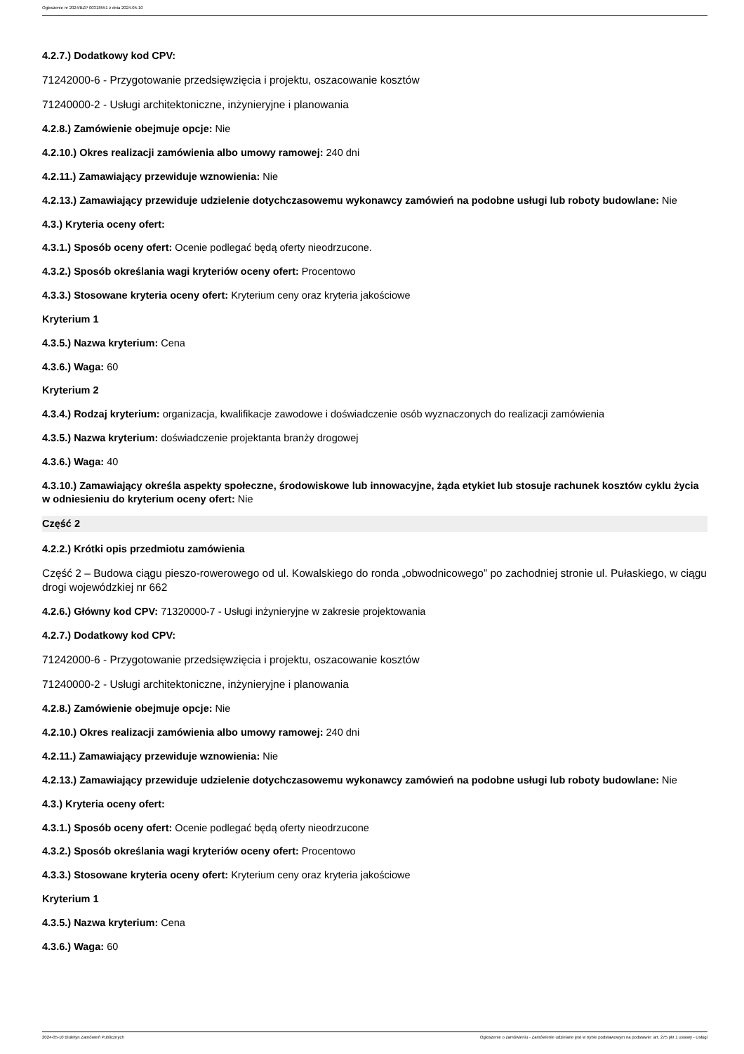Ogłoszenie nr 2024/BZP 00318551 z dnia 2024-05-10
4.2.7.) Dodatkowy kod CPV:
71242000-6 - Przygotowanie przedsięwzięcia i projektu, oszacowanie kosztów
71240000-2 - Usługi architektoniczne, inżynieryjne i planowania
4.2.8.) Zamówienie obejmuje opcje: Nie
4.2.10.) Okres realizacji zamówienia albo umowy ramowej: 240 dni
4.2.11.) Zamawiający przewiduje wznowienia: Nie
4.2.13.) Zamawiający przewiduje udzielenie dotychczasowemu wykonawcy zamówień na podobne usługi lub roboty budowlane: Nie
4.3.) Kryteria oceny ofert:
4.3.1.) Sposób oceny ofert: Ocenie podlegać będą oferty nieodrzucone.
4.3.2.) Sposób określania wagi kryteriów oceny ofert: Procentowo
4.3.3.) Stosowane kryteria oceny ofert: Kryterium ceny oraz kryteria jakościowe
Kryterium 1
4.3.5.) Nazwa kryterium: Cena
4.3.6.) Waga: 60
Kryterium 2
4.3.4.) Rodzaj kryterium: organizacja, kwalifikacje zawodowe i doświadczenie osób wyznaczonych do realizacji zamówienia
4.3.5.) Nazwa kryterium: doświadczenie projektanta branży drogowej
4.3.6.) Waga: 40
4.3.10.) Zamawiający określa aspekty społeczne, środowiskowe lub innowacyjne, żąda etykiet lub stosuje rachunek kosztów cyklu życia w odniesieniu do kryterium oceny ofert: Nie
Część 2
4.2.2.) Krótki opis przedmiotu zamówienia
Część 2 – Budowa ciągu pieszo-rowerowego od ul. Kowalskiego do ronda „obwodnicowego” po zachodniej stronie ul. Pułaskiego, w ciągu drogi wojewódzkiej nr 662
4.2.6.) Główny kod CPV: 71320000-7 - Usługi inżynieryjne w zakresie projektowania
4.2.7.) Dodatkowy kod CPV:
71242000-6 - Przygotowanie przedsięwzięcia i projektu, oszacowanie kosztów
71240000-2 - Usługi architektoniczne, inżynieryjne i planowania
4.2.8.) Zamówienie obejmuje opcje: Nie
4.2.10.) Okres realizacji zamówienia albo umowy ramowej: 240 dni
4.2.11.) Zamawiający przewiduje wznowienia: Nie
4.2.13.) Zamawiający przewiduje udzielenie dotychczasowemu wykonawcy zamówień na podobne usługi lub roboty budowlane: Nie
4.3.) Kryteria oceny ofert:
4.3.1.) Sposób oceny ofert: Ocenie podlegać będą oferty nieodrzucone
4.3.2.) Sposób określania wagi kryteriów oceny ofert: Procentowo
4.3.3.) Stosowane kryteria oceny ofert: Kryterium ceny oraz kryteria jakościowe
Kryterium 1
4.3.5.) Nazwa kryterium: Cena
4.3.6.) Waga: 60
2024-05-10 Biuletyn Zamówień Publicznych Ogłoszenie o zamówieniu - Zamówienie udzielane jest w trybie podstawowym na podstawie: art. 275 pkt 1 ustawy - Usługi